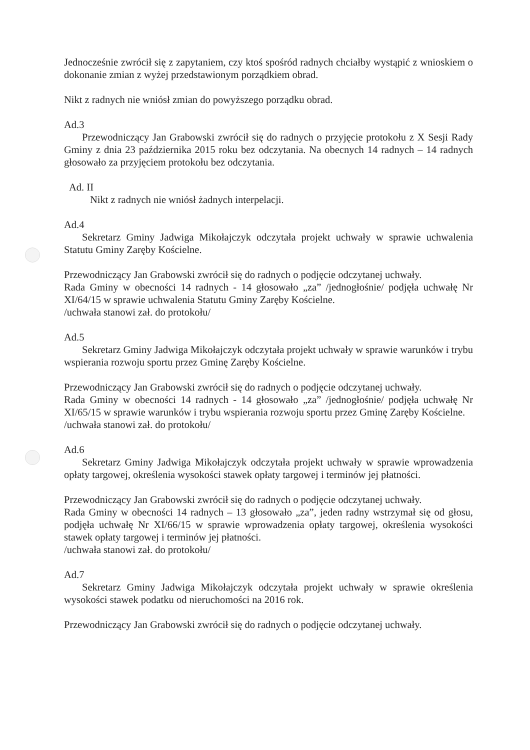Jednocześnie zwrócił się z zapytaniem, czy ktoś spośród radnych chciałby wystąpić z wnioskiem o dokonanie zmian z wyżej przedstawionym porządkiem obrad.
Nikt z radnych nie wniósł zmian do powyższego porządku obrad.
Ad.3
Przewodniczący Jan Grabowski zwrócił się do radnych o przyjęcie protokołu z X Sesji Rady Gminy z dnia 23 października 2015 roku bez odczytania. Na obecnych 14 radnych – 14 radnych głosowało za przyjęciem protokołu bez odczytania.
Ad. II
Nikt z radnych nie wniósł żadnych interpelacji.
Ad.4
Sekretarz Gminy Jadwiga Mikołajczyk odczytała projekt uchwały w sprawie uchwalenia Statutu Gminy Zaręby Kościelne.
Przewodniczący Jan Grabowski zwrócił się do radnych o podjęcie odczytanej uchwały.
Rada Gminy w obecności 14 radnych - 14 głosowało „za” /jednogłośnie/ podjęła uchwałę Nr XI/64/15 w sprawie uchwalenia Statutu Gminy Zaręby Kościelne.
/uchwała stanowi zał. do protokołu/
Ad.5
Sekretarz Gminy Jadwiga Mikołajczyk odczytała projekt uchwały w sprawie warunków i trybu wspierania rozwoju sportu przez Gminę Zaręby Kościelne.
Przewodniczący Jan Grabowski zwrócił się do radnych o podjęcie odczytanej uchwały.
Rada Gminy w obecności 14 radnych - 14 głosowało „za” /jednogłośnie/ podjęła uchwałę Nr XI/65/15 w sprawie warunków i trybu wspierania rozwoju sportu przez Gminę Zaręby Kościelne.
/uchwała stanowi zał. do protokołu/
Ad.6
Sekretarz Gminy Jadwiga Mikołajczyk odczytała projekt uchwały w sprawie wprowadzenia opłaty targowej, określenia wysokości stawek opłaty targowej i terminów jej płatności.
Przewodniczący Jan Grabowski zwrócił się do radnych o podjęcie odczytanej uchwały.
Rada Gminy w obecności 14 radnych – 13 głosowało „za”, jeden radny wstrzymał się od głosu, podjęła uchwałę Nr XI/66/15 w sprawie wprowadzenia opłaty targowej, określenia wysokości stawek opłaty targowej i terminów jej płatności.
/uchwała stanowi zał. do protokołu/
Ad.7
Sekretarz Gminy Jadwiga Mikołajczyk odczytała projekt uchwały w sprawie określenia wysokości stawek podatku od nieruchomości na 2016 rok.
Przewodniczący Jan Grabowski zwrócił się do radnych o podjęcie odczytanej uchwały.